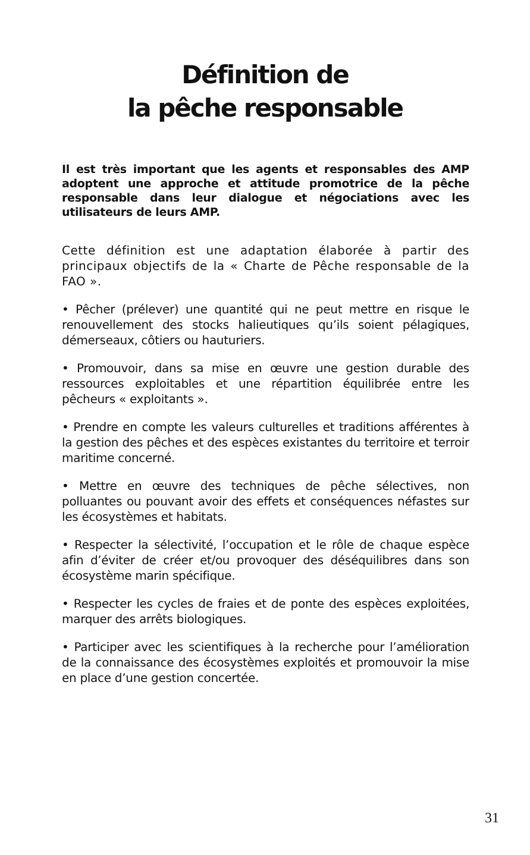Définition de
la pêche responsable
Il est très important que les agents et responsables des AMP adoptent une approche et attitude promotrice de la pêche responsable dans leur dialogue et négociations avec les utilisateurs de leurs AMP.
Cette définition est une adaptation élaborée à partir des principaux objectifs de la « Charte de Pêche responsable de la FAO ».
• Pêcher (prélever) une quantité qui ne peut mettre en risque le renouvellement des stocks halieutiques qu’ils soient pélagiques, démerseaux, côtiers ou hauturiers.
• Promouvoir, dans sa mise en œuvre une gestion durable des ressources exploitables et une répartition équilibrée entre les pêcheurs « exploitants ».
• Prendre en compte les valeurs culturelles et traditions afférentes à la gestion des pêches et des espèces existantes du territoire et terroir maritime concerné.
• Mettre en œuvre des techniques de pêche sélectives, non polluantes ou pouvant avoir des effets et conséquences néfastes sur les écosystèmes et habitats.
• Respecter la sélectivité, l’occupation et le rôle de chaque espèce afin d’éviter de créer et/ou provoquer des déséquilibres dans son écosystème marin spécifique.
• Respecter les cycles de fraies et de ponte des espèces exploitées, marquer des arrêts biologiques.
• Participer avec les scientifiques à la recherche pour l’amélioration de la connaissance des écosystèmes exploités et promouvoir la mise en place d’une gestion concertée.
31